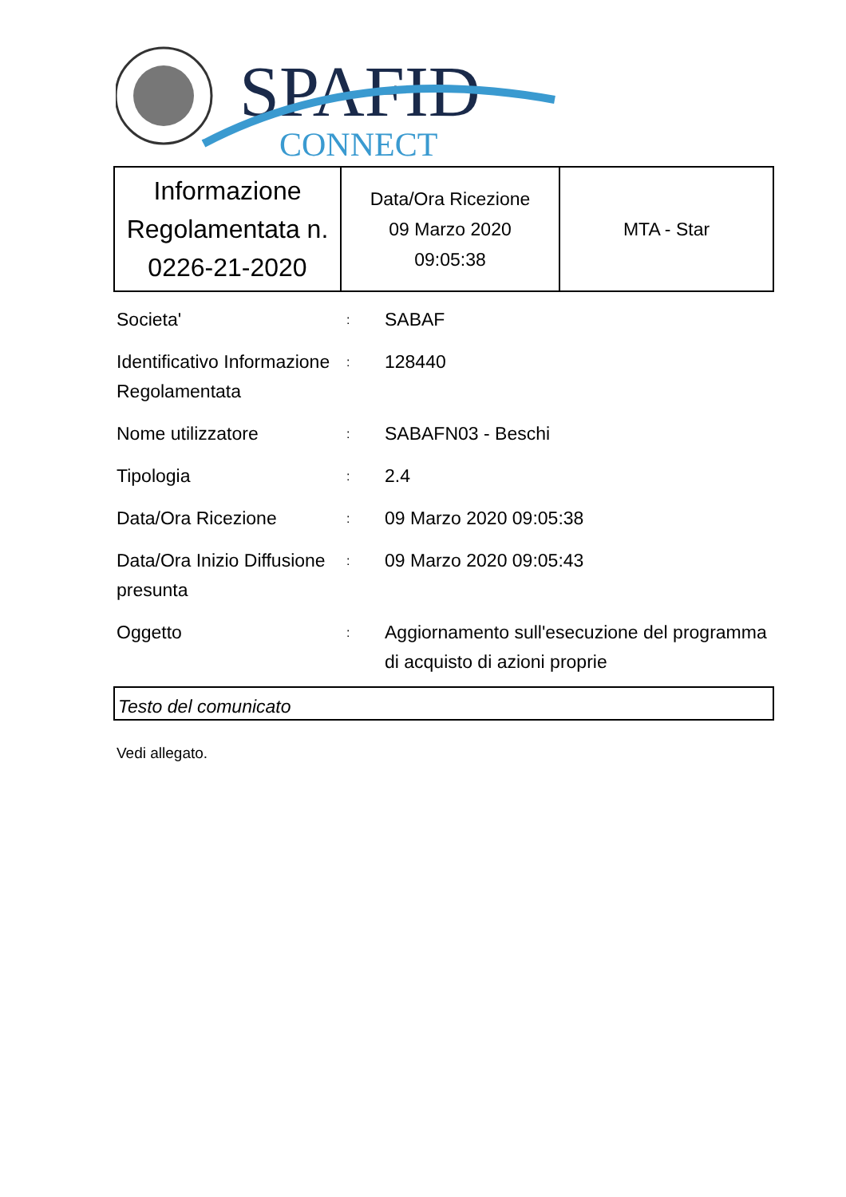SPAFID
CONNECT
| Informazione Regolamentata n. 0226-21-2020 | Data/Ora Ricezione 09 Marzo 2020 09:05:38 | MTA - Star |
| Societa' | : | SABAF |
| Identificativo Informazione Regolamentata | : | 128440 |
| Nome utilizzatore | : | SABAFN03 - Beschi |
| Tipologia | : | 2.4 |
| Data/Ora Ricezione | : | 09 Marzo 2020 09:05:38 |
| Data/Ora Inizio Diffusione presunta | : | 09 Marzo 2020 09:05:43 |
| Oggetto | : | Aggiornamento sull'esecuzione del programma di acquisto di azioni proprie |
Testo del comunicato
Vedi allegato.